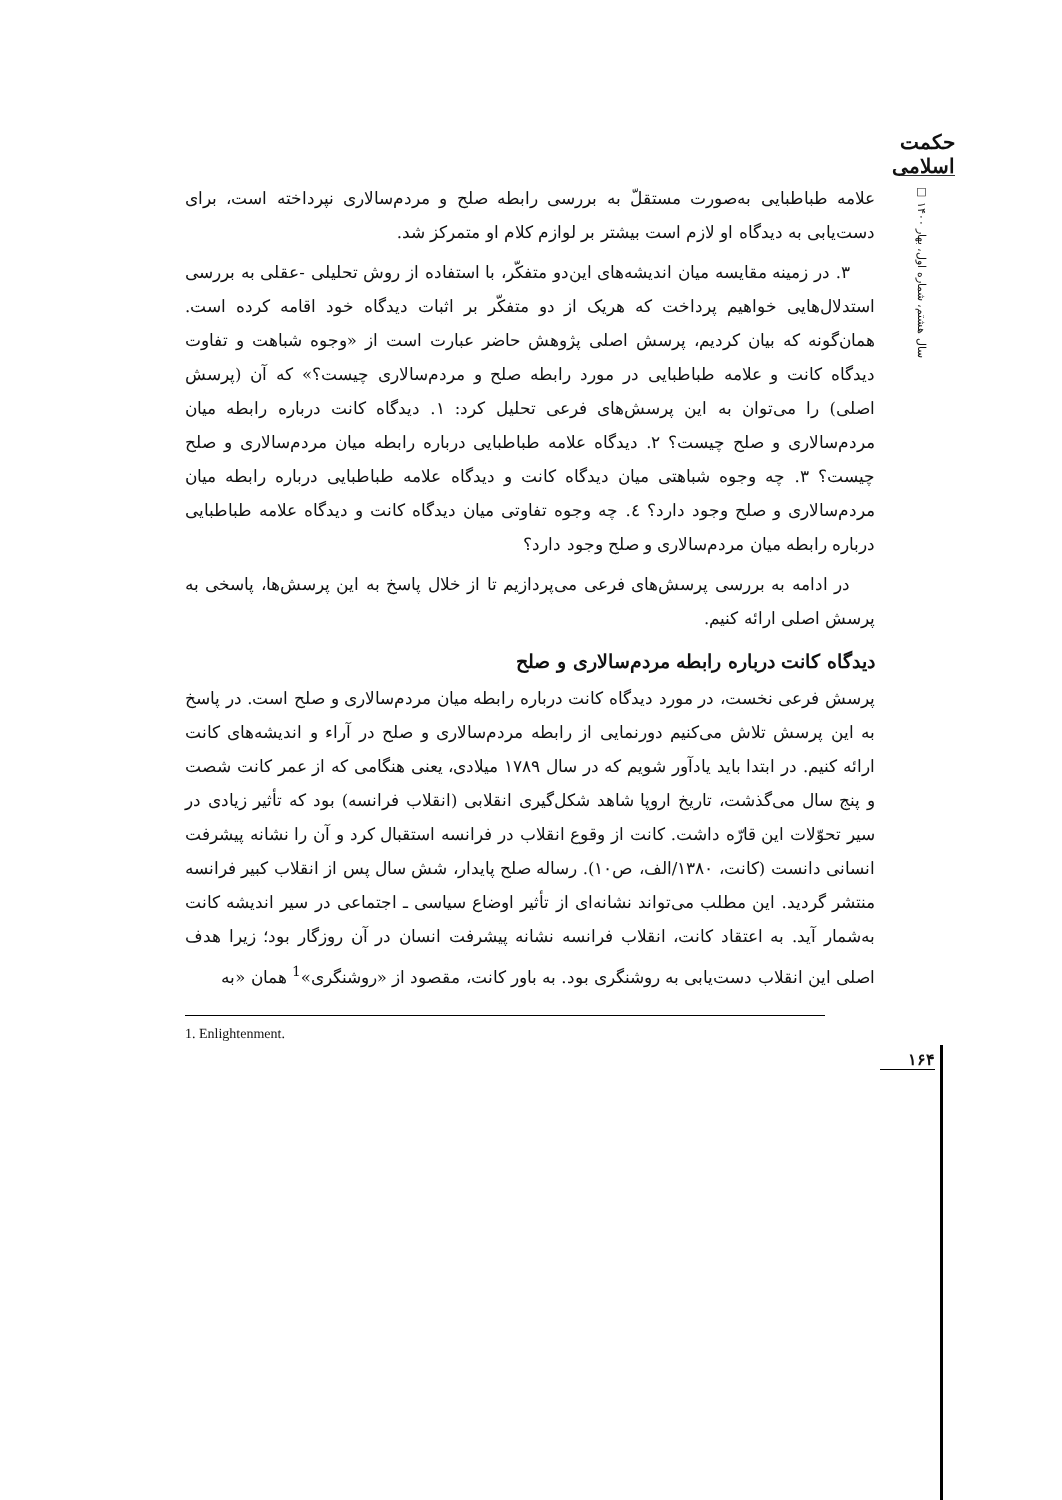حکمت اسلامی
سال هشتم، شماره اول، بهار ۱۴۰۰ □
علامه طباطبایی به‌صورت مستقلّ به بررسی رابطه صلح و مردم‌سالاری نپرداخته است، برای دست‌یابی به دیدگاه او لازم است بیشتر بر لوازم کلام او متمرکز شد.
۳. در زمینه مقایسه میان اندیشه‌های این‌دو متفکّر، با استفاده از روش تحلیلی -عقلی به بررسی استدلال‌هایی خواهیم پرداخت که هریک از دو متفکّر بر اثبات دیدگاه خود اقامه کرده است. همان‌گونه که بیان کردیم، پرسش اصلی پژوهش حاضر عبارت است از «وجوه شباهت و تفاوت دیدگاه کانت و علامه طباطبایی در مورد رابطه صلح و مردم‌سالاری چیست؟» که آن (پرسش اصلی) را می‌توان به این پرسش‌های فرعی تحلیل کرد: ۱. دیدگاه کانت درباره رابطه میان مردم‌سالاری و صلح چیست؟ ۲. دیدگاه علامه طباطبایی درباره رابطه میان مردم‌سالاری و صلح چیست؟ ۳. چه وجوه شباهتی میان دیدگاه کانت و دیدگاه علامه طباطبایی درباره رابطه میان مردم‌سالاری و صلح وجود دارد؟ ٤. چه وجوه تفاوتی میان دیدگاه کانت و دیدگاه علامه طباطبایی درباره رابطه میان مردم‌سالاری و صلح وجود دارد؟
در ادامه به بررسی پرسش‌های فرعی می‌پردازیم تا از خلال پاسخ به این پرسش‌ها، پاسخی به پرسش اصلی ارائه کنیم.
دیدگاه کانت درباره رابطه مردم‌سالاری و صلح
پرسش فرعی نخست، در مورد دیدگاه کانت درباره رابطه میان مردم‌سالاری و صلح است. در پاسخ به این پرسش تلاش می‌کنیم دورنمایی از رابطه مردم‌سالاری و صلح در آراء و اندیشه‌های کانت ارائه کنیم. در ابتدا باید یادآور شویم که در سال ۱۷۸۹ میلادی، یعنی هنگامی که از عمر کانت شصت و پنج سال می‌گذشت، تاریخ اروپا شاهد شکل‌گیری انقلابی (انقلاب فرانسه) بود که تأثیر زیادی در سیر تحوّلات این قارّه داشت. کانت از وقوع انقلاب در فرانسه استقبال کرد و آن را نشانه پیشرفت انسانی دانست (کانت، ۱۳۸۰/الف، ص۱۰). رساله صلح پایدار، شش سال پس از انقلاب کبیر فرانسه منتشر گردید. این مطلب می‌تواند نشانه‌ای از تأثیر اوضاع سیاسی ـ اجتماعی در سیر اندیشه کانت به‌شمار آید. به اعتقاد کانت، انقلاب فرانسه نشانه پیشرفت انسان در آن روزگار بود؛ زیرا هدف اصلی این انقلاب دست‌یابی به روشنگری بود. به باور کانت، مقصود از «روشنگری»<sup>1</sup> همان «به
1. Enlightenment.
۱۶۴